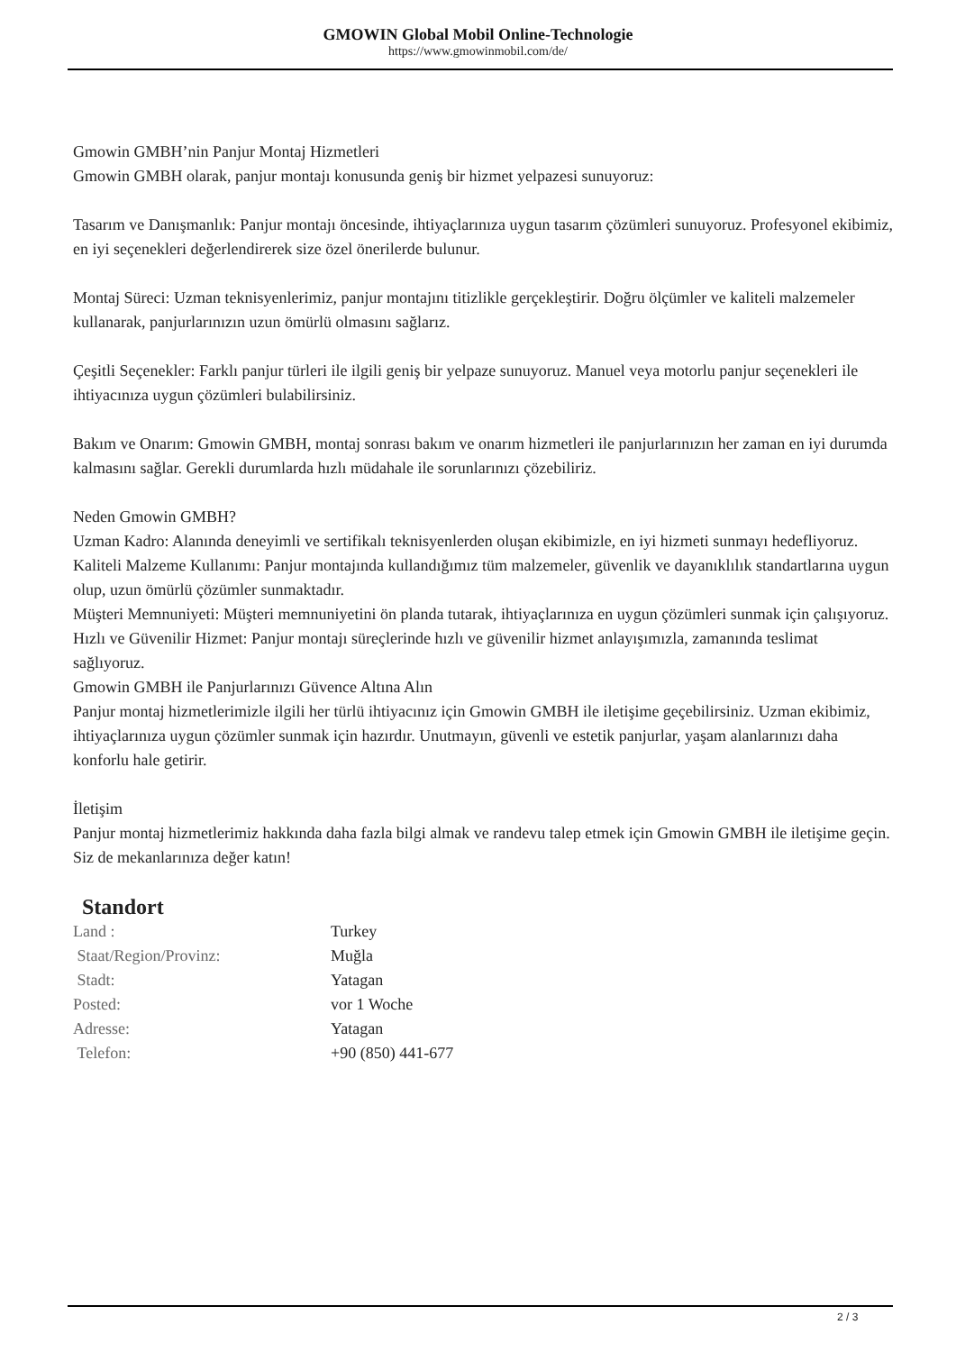GMOWIN Global Mobil Online-Technologie
https://www.gmowinmobil.com/de/
Gmowin GMBH’nin Panjur Montaj Hizmetleri
Gmowin GMBH olarak, panjur montajı konusunda geniş bir hizmet yelpazesi sunuyoruz:
Tasarım ve Danışmanlık: Panjur montajı öncesinde, ihtiyaçlarınıza uygun tasarım çözümleri sunuyoruz. Profesyonel ekibimiz, en iyi seçenekleri değerlendirerek size özel önerilerde bulunur.
Montaj Süreci: Uzman teknisyenlerimiz, panjur montajını titizlikle gerçekleştirir. Doğru ölçümler ve kaliteli malzemeler kullanarak, panjurlarınızın uzun ömürlü olmasını sağlarız.
Çeşitli Seçenekler: Farklı panjur türleri ile ilgili geniş bir yelpaze sunuyoruz. Manuel veya motorlu panjur seçenekleri ile ihtiyacınıza uygun çözümleri bulabilirsiniz.
Bakım ve Onarım: Gmowin GMBH, montaj sonrası bakım ve onarım hizmetleri ile panjurlarınızın her zaman en iyi durumda kalmasını sağlar. Gerekli durumlarda hızlı müdahale ile sorunlarınızı çözebiliriz.
Neden Gmowin GMBH?
Uzman Kadro: Alanında deneyimli ve sertifikalı teknisyenlerden oluşan ekibimizle, en iyi hizmeti sunmayı hedefliyoruz.
Kaliteli Malzeme Kullanımı: Panjur montajında kullandığımız tüm malzemeler, güvenlik ve dayanıklılık standartlarına uygun olup, uzun ömürlü çözümler sunmaktadır.
Müşteri Memnuniyeti: Müşteri memnuniyetini ön planda tutarak, ihtiyaçlarınıza en uygun çözümleri sunmak için çalışıyoruz.
Hızlı ve Güvenilir Hizmet: Panjur montajı süreçlerinde hızlı ve güvenilir hizmet anlayışımızla, zamanında teslimat sağlıyoruz.
Gmowin GMBH ile Panjurlarınızı Güvence Altına Alın
Panjur montaj hizmetlerimizle ilgili her türlü ihtiyacınız için Gmowin GMBH ile iletişime geçebilirsiniz. Uzman ekibimiz, ihtiyaçlarınıza uygun çözümler sunmak için hazırdır. Unutmayın, güvenli ve estetik panjurlar, yaşam alanlarınızı daha konforlu hale getirir.
İletişim
Panjur montaj hizmetlerimiz hakkında daha fazla bilgi almak ve randevu talep etmek için Gmowin GMBH ile iletişime geçin. Siz de mekanlarınıza değer katın!
Standort
| Land : | Turkey |
| Staat/Region/Provinz: | Muğla |
| Stadt: | Yatagan |
| Posted: | vor 1 Woche |
| Adresse: | Yatagan |
| Telefon: | +90 (850) 441-677 |
2 / 3